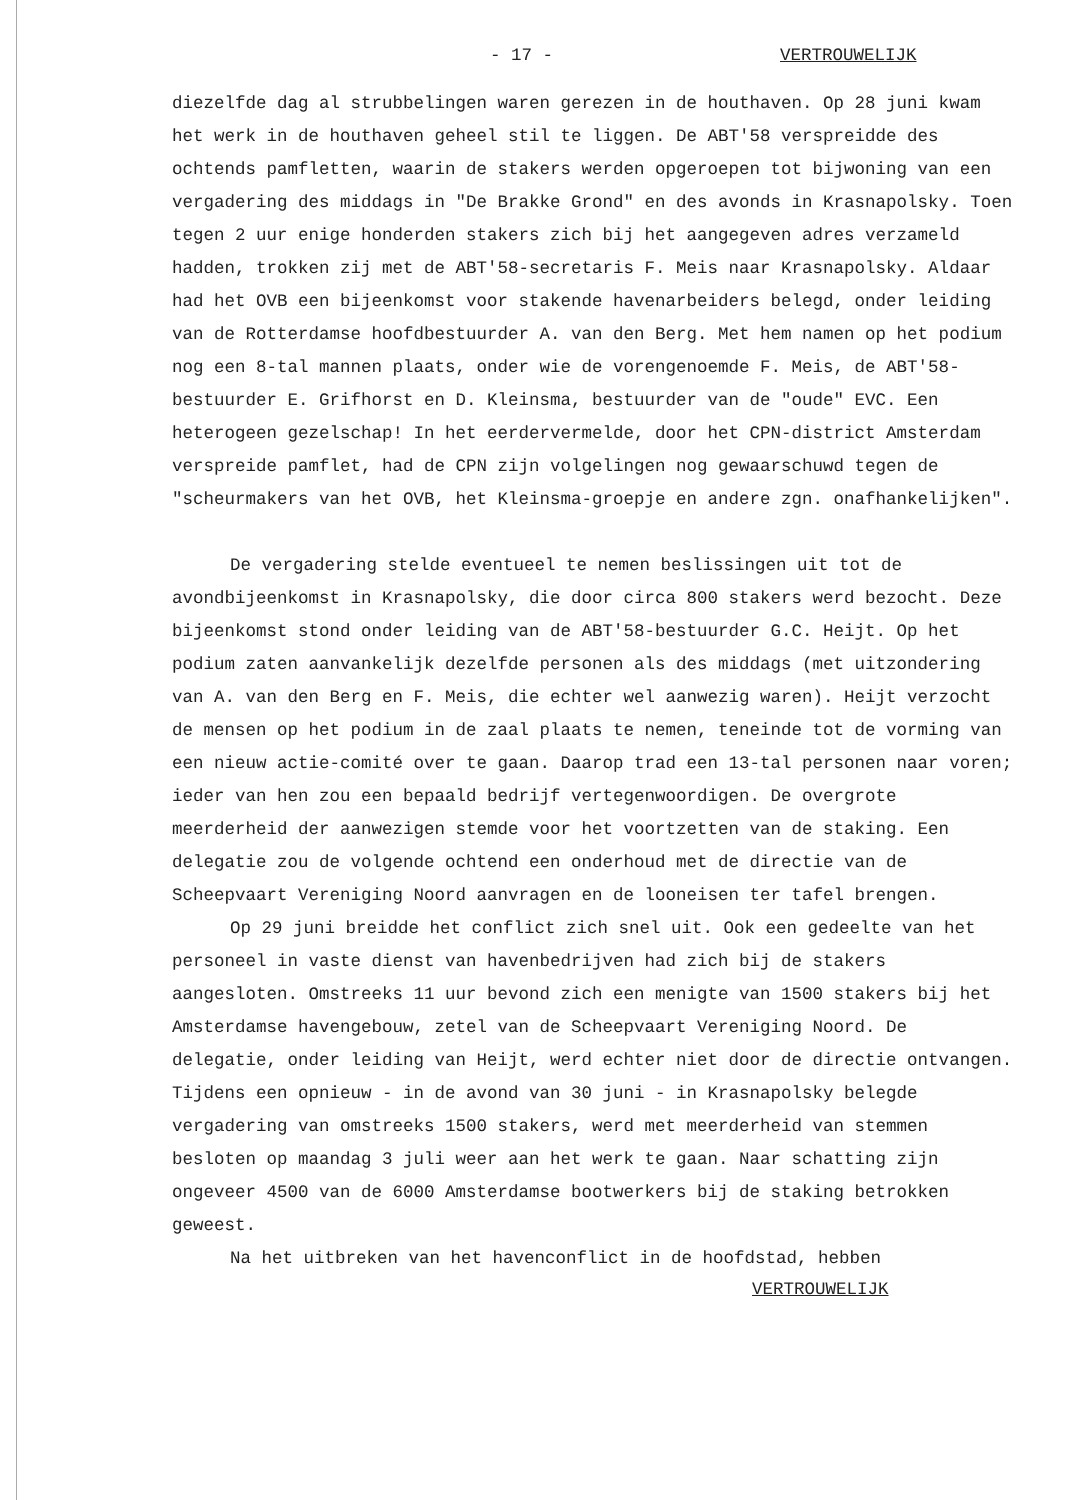- 17 - VERTROUWELIJK
diezelfde dag al strubbelingen waren gerezen in de houthaven. Op 28 juni kwam het werk in de houthaven geheel stil te liggen. De ABT'58 verspreidde des ochtends pamfletten, waarin de stakers werden opgeroepen tot bijwoning van een vergadering des middags in "De Brakke Grond" en des avonds in Krasnapolsky. Toen tegen 2 uur enige honderden stakers zich bij het aangegeven adres verzameld hadden, trokken zij met de ABT'58-secretaris F. Meis naar Krasnapolsky. Aldaar had het OVB een bijeenkomst voor stakende havenarbeiders belegd, onder leiding van de Rotterdamse hoofdbestuurder A. van den Berg. Met hem namen op het podium nog een 8-tal mannen plaats, onder wie de vorengenoemde F. Meis, de ABT'58-bestuurder E. Grifhorst en D. Kleinsma, bestuurder van de "oude" EVC. Een heterogeen gezelschap! In het eerdervermelde, door het CPN-district Amsterdam verspreide pamflet, had de CPN zijn volgelingen nog gewaarschuwd tegen de "scheurmakers van het OVB, het Kleinsma-groepje en andere zgn. onafhankelijken".
De vergadering stelde eventueel te nemen beslissingen uit tot de avondbijeenkomst in Krasnapolsky, die door circa 800 stakers werd bezocht. Deze bijeenkomst stond onder leiding van de ABT'58-bestuurder G.C. Heijt. Op het podium zaten aanvankelijk dezelfde personen als des middags (met uitzondering van A. van den Berg en F. Meis, die echter wel aanwezig waren). Heijt verzocht de mensen op het podium in de zaal plaats te nemen, teneinde tot de vorming van een nieuw actie-comité over te gaan. Daarop trad een 13-tal personen naar voren; ieder van hen zou een bepaald bedrijf vertegenwoordigen. De overgrote meerderheid der aanwezigen stemde voor het voortzetten van de staking. Een delegatie zou de volgende ochtend een onderhoud met de directie van de Scheepvaart Vereniging Noord aanvragen en de looneisen ter tafel brengen.
Op 29 juni breidde het conflict zich snel uit. Ook een gedeelte van het personeel in vaste dienst van havenbedrijven had zich bij de stakers aangesloten. Omstreeks 11 uur bevond zich een menigte van 1500 stakers bij het Amsterdamse havengebouw, zetel van de Scheepvaart Vereniging Noord. De delegatie, onder leiding van Heijt, werd echter niet door de directie ontvangen. Tijdens een opnieuw - in de avond van 30 juni - in Krasnapolsky belegde vergadering van omstreeks 1500 stakers, werd met meerderheid van stemmen besloten op maandag 3 juli weer aan het werk te gaan. Naar schatting zijn ongeveer 4500 van de 6000 Amsterdamse bootwerkers bij de staking betrokken geweest.
Na het uitbreken van het havenconflict in de hoofdstad, hebben
VERTROUWELIJK